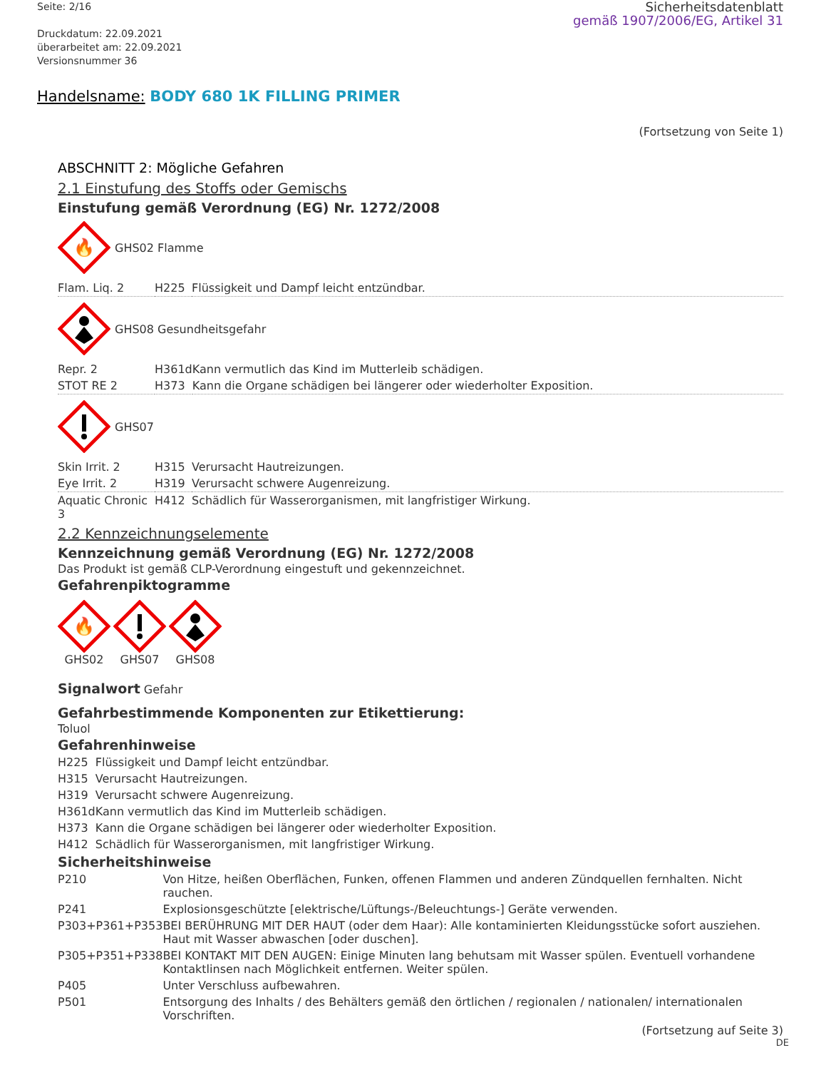Seite: 2/16
Druckdatum: 22.09.2021
überarbeitet am: 22.09.2021
Versionsnummer 36
Sicherheitsdatenblatt
gemäß 1907/2006/EG, Artikel 31
Handelsname: BODY 680 1K FILLING PRIMER
(Fortsetzung von Seite 1)
ABSCHNITT 2: Mögliche Gefahren
2.1 Einstufung des Stoffs oder Gemischs
Einstufung gemäß Verordnung (EG) Nr. 1272/2008
🔥
GHS02 Flamme
| Flam. Liq. 2 | H225 | Flüssigkeit und Dampf leicht entzündbar. |
GHS08 Gesundheitsgefahr
| Repr. 2 | H361d | Kann vermutlich das Kind im Mutterleib schädigen. |
| STOT RE 2 | H373 | Kann die Organe schädigen bei längerer oder wiederholter Exposition. |
GHS07
| Skin Irrit. 2 | H315 | Verursacht Hautreizungen. |
| Eye Irrit. 2 | H319 | Verursacht schwere Augenreizung. |
| Aquatic Chronic 3 | H412 | Schädlich für Wasserorganismen, mit langfristiger Wirkung. |
2.2 Kennzeichnungselemente
Kennzeichnung gemäß Verordnung (EG) Nr. 1272/2008
Das Produkt ist gemäß CLP-Verordnung eingestuft und gekennzeichnet.
Gefahrenpiktogramme
🔥
GHS02
GHS07 GHS08
Signalwort Gefahr
Gefahrbestimmende Komponenten zur Etikettierung:
Toluol
Gefahrenhinweise
| H225 | Flüssigkeit und Dampf leicht entzündbar. |
| H315 | Verursacht Hautreizungen. |
| H319 | Verursacht schwere Augenreizung. |
| H361d | Kann vermutlich das Kind im Mutterleib schädigen. |
| H373 | Kann die Organe schädigen bei längerer oder wiederholter Exposition. |
| H412 | Schädlich für Wasserorganismen, mit langfristiger Wirkung. |
Sicherheitshinweise
| P210 | Von Hitze, heißen Oberflächen, Funken, offenen Flammen und anderen Zündquellen fernhalten. Nicht rauchen. |
| P241 | Explosionsgeschützte [elektrische/Lüftungs-/Beleuchtungs-] Geräte verwenden. |
| P303+P361+P353 | BEI BERÜHRUNG MIT DER HAUT (oder dem Haar): Alle kontaminierten Kleidungsstücke sofort ausziehen. Haut mit Wasser abwaschen [oder duschen]. |
| P305+P351+P338 | BEI KONTAKT MIT DEN AUGEN: Einige Minuten lang behutsam mit Wasser spülen. Eventuell vorhandene Kontaktlinsen nach Möglichkeit entfernen. Weiter spülen. |
| P405 | Unter Verschluss aufbewahren. |
| P501 | Entsorgung des Inhalts / des Behälters gemäß den örtlichen / regionalen / nationalen/ internationalen Vorschriften. |
(Fortsetzung auf Seite 3)
DE